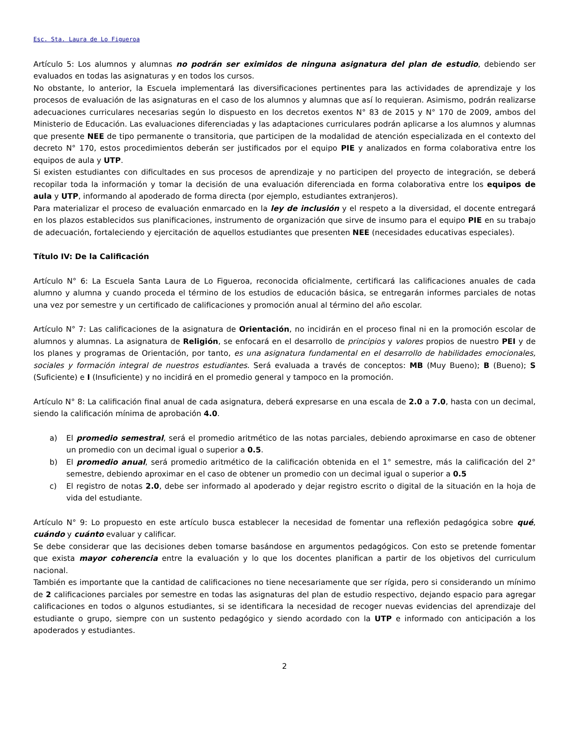Esc. Sta. Laura de Lo Figueroa
Artículo 5: Los alumnos y alumnas no podrán ser eximidos de ninguna asignatura del plan de estudio, debiendo ser evaluados en todas las asignaturas y en todos los cursos.
No obstante, lo anterior, la Escuela implementará las diversificaciones pertinentes para las actividades de aprendizaje y los procesos de evaluación de las asignaturas en el caso de los alumnos y alumnas que así lo requieran. Asimismo, podrán realizarse adecuaciones curriculares necesarias según lo dispuesto en los decretos exentos N° 83 de 2015 y N° 170 de 2009, ambos del Ministerio de Educación. Las evaluaciones diferenciadas y las adaptaciones curriculares podrán aplicarse a los alumnos y alumnas que presente NEE de tipo permanente o transitoria, que participen de la modalidad de atención especializada en el contexto del decreto N° 170, estos procedimientos deberán ser justificados por el equipo PIE y analizados en forma colaborativa entre los equipos de aula y UTP.
Si existen estudiantes con dificultades en sus procesos de aprendizaje y no participen del proyecto de integración, se deberá recopilar toda la información y tomar la decisión de una evaluación diferenciada en forma colaborativa entre los equipos de aula y UTP, informando al apoderado de forma directa (por ejemplo, estudiantes extranjeros).
Para materializar el proceso de evaluación enmarcado en la ley de inclusión y el respeto a la diversidad, el docente entregará en los plazos establecidos sus planificaciones, instrumento de organización que sirve de insumo para el equipo PIE en su trabajo de adecuación, fortaleciendo y ejercitación de aquellos estudiantes que presenten NEE (necesidades educativas especiales).
Título IV: De la Calificación
Artículo N° 6: La Escuela Santa Laura de Lo Figueroa, reconocida oficialmente, certificará las calificaciones anuales de cada alumno y alumna y cuando proceda el término de los estudios de educación básica, se entregarán informes parciales de notas una vez por semestre y un certificado de calificaciones y promoción anual al término del año escolar.
Artículo N° 7: Las calificaciones de la asignatura de Orientación, no incidirán en el proceso final ni en la promoción escolar de alumnos y alumnas. La asignatura de Religión, se enfocará en el desarrollo de principios y valores propios de nuestro PEI y de los planes y programas de Orientación, por tanto, es una asignatura fundamental en el desarrollo de habilidades emocionales, sociales y formación integral de nuestros estudiantes. Será evaluada a través de conceptos: MB (Muy Bueno); B (Bueno); S (Suficiente) e I (Insuficiente) y no incidirá en el promedio general y tampoco en la promoción.
Artículo N° 8: La calificación final anual de cada asignatura, deberá expresarse en una escala de 2.0 a 7.0, hasta con un decimal, siendo la calificación mínima de aprobación 4.0.
a) El promedio semestral, será el promedio aritmético de las notas parciales, debiendo aproximarse en caso de obtener un promedio con un decimal igual o superior a 0.5.
b) El promedio anual, será promedio aritmético de la calificación obtenida en el 1° semestre, más la calificación del 2° semestre, debiendo aproximar en el caso de obtener un promedio con un decimal igual o superior a 0.5
c) El registro de notas 2.0, debe ser informado al apoderado y dejar registro escrito o digital de la situación en la hoja de vida del estudiante.
Artículo N° 9: Lo propuesto en este artículo busca establecer la necesidad de fomentar una reflexión pedagógica sobre qué, cuándo y cuánto evaluar y calificar.
Se debe considerar que las decisiones deben tomarse basándose en argumentos pedagógicos. Con esto se pretende fomentar que exista mayor coherencia entre la evaluación y lo que los docentes planifican a partir de los objetivos del curriculum nacional.
También es importante que la cantidad de calificaciones no tiene necesariamente que ser rígida, pero si considerando un mínimo de 2 calificaciones parciales por semestre en todas las asignaturas del plan de estudio respectivo, dejando espacio para agregar calificaciones en todos o algunos estudiantes, si se identificara la necesidad de recoger nuevas evidencias del aprendizaje del estudiante o grupo, siempre con un sustento pedagógico y siendo acordado con la UTP e informado con anticipación a los apoderados y estudiantes.
2